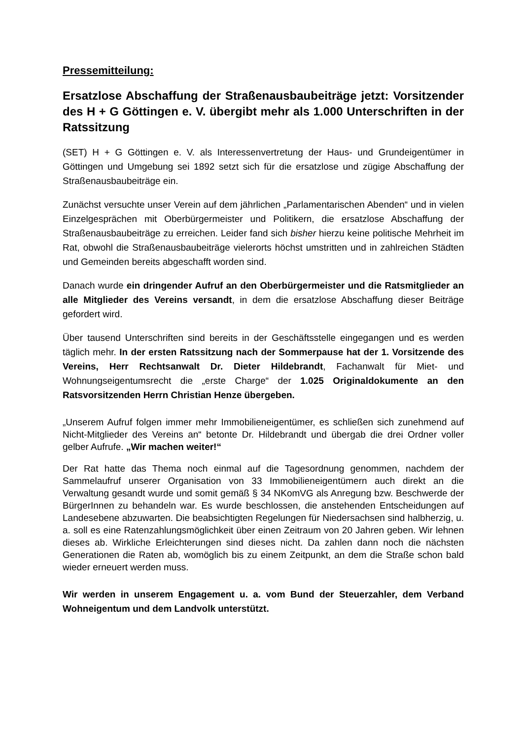Pressemitteilung:
Ersatzlose Abschaffung der Straßenausbaubeiträge jetzt: Vorsitzender des H + G Göttingen e. V. übergibt mehr als 1.000 Unterschriften in der Ratssitzung
(SET) H + G Göttingen e. V. als Interessenvertretung der Haus- und Grundeigen­tümer in Göttingen und Umgebung sei 1892 setzt sich für die ersatzlose und zügige Abschaffung der Straßenausbaubeiträge ein.
Zunächst versuchte unser Verein auf dem jährlichen „Parlamentarischen Abenden“ und in vielen Einzelgesprächen mit Oberbürgermeister und Politikern, die ersatzlose Abschaffung der Straßenausbaubeiträge zu erreichen. Leider fand sich bisher hierzu keine politische Mehrheit im Rat, obwohl die Straßenausbaubeiträge vielerorts höchst umstritten und in zahlreichen Städten und Gemeinden bereits abgeschafft worden sind.
Danach wurde ein dringender Aufruf an den Oberbürgermeister und die Ratsmitglieder an alle Mitglieder des Vereins versandt, in dem die ersatzlose Abschaffung dieser Beiträge gefordert wird.
Über tausend Unterschriften sind bereits in der Geschäftsstelle eingegangen und es werden täglich mehr. In der ersten Ratssitzung nach der Sommerpause hat der 1. Vorsitzende des Vereins, Herr Rechtsanwalt Dr. Dieter Hildebrandt, Fachanwalt für Miet- und Wohnungseigentumsrecht die „erste Charge“ der 1.025 Originaldokumente an den Ratsvorsitzenden Herrn Christian Henze übergeben.
„Unserem Aufruf folgen immer mehr Immobilieneigentümer, es schließen sich zunehmend auf Nicht-Mitglieder des Vereins an“ betonte Dr. Hildebrandt und übergab die drei Ordner voller gelber Aufrufe. „Wir machen weiter!“
Der Rat hatte das Thema noch einmal auf die Tagesordnung genommen, nachdem der Sammelaufruf unserer Organisation von 33 Immobilieneigentümern auch direkt an die Verwaltung gesandt wurde und somit gemäß § 34 NKomVG als Anregung bzw. Beschwerde der BürgerInnen zu behandeln war. Es wurde beschlossen, die anstehenden Entscheidungen auf Landesebene abzuwarten. Die beabsichtigten Regelungen für Niedersachsen sind halbherzig, u. a. soll es eine Ratenzahlungs­möglichkeit über einen Zeitraum von 20 Jahren geben. Wir lehnen dieses ab. Wirkliche Erleichterungen sind dieses nicht. Da zahlen dann noch die nächsten Generationen die Raten ab, womöglich bis zu einem Zeitpunkt, an dem die Straße schon bald wieder erneuert werden muss.
Wir werden in unserem Engagement u. a. vom Bund der Steuerzahler, dem Verband Wohneigentum und dem Landvolk unterstützt.